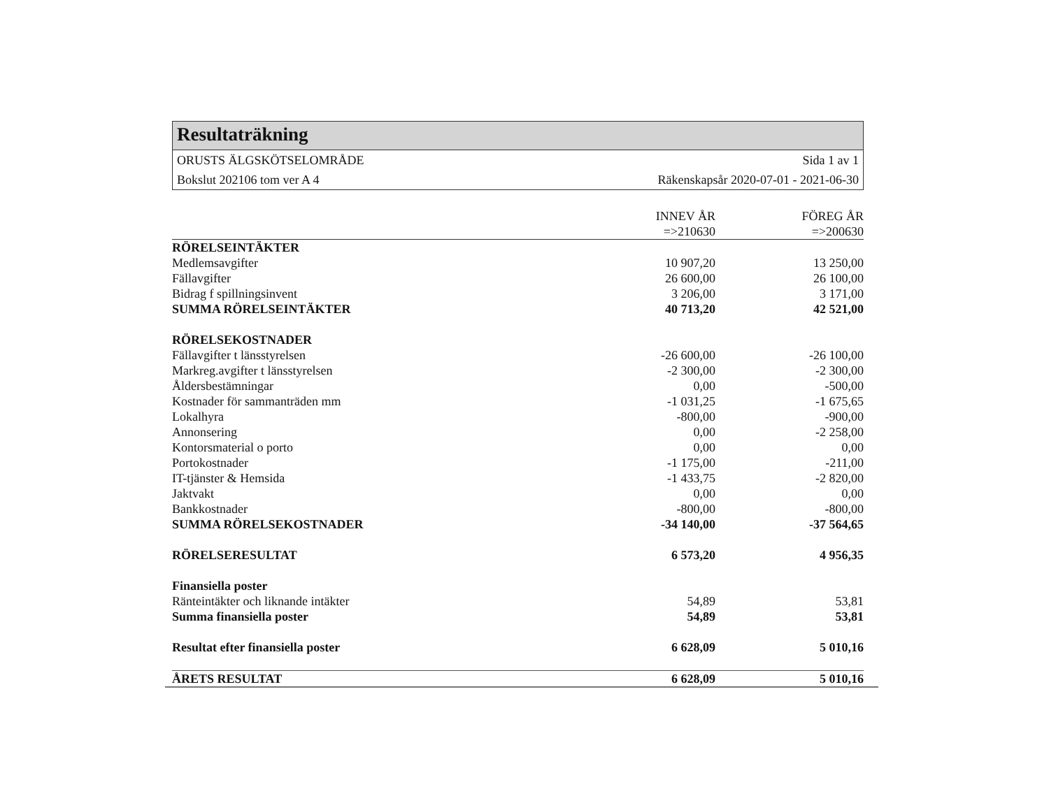Resultaträkning
ORUSTS ÄLGSKÖTSELOMRÅDE Sida 1 av 1
Bokslut 202106 tom ver A 4 Räkenskapsår 2020-07-01 - 2021-06-30
| | INNEV ÅR | FÖREG ÅR |
| --- | --- | --- |
| | =>210630 | =>200630 |
| RÖRELSEINTÄKTER | | |
| Medlemsavgifter | 10 907,20 | 13 250,00 |
| Fällavgifter | 26 600,00 | 26 100,00 |
| Bidrag f spillningsinvent | 3 206,00 | 3 171,00 |
| SUMMA RÖRELSEINTÄKTER | 40 713,20 | 42 521,00 |
| RÖRELSEKOSTNADER | | |
| Fällavgifter t länsstyrelsen | -26 600,00 | -26 100,00 |
| Markreg.avgifter t länsstyrelsen | -2 300,00 | -2 300,00 |
| Åldersbestämningar | 0,00 | -500,00 |
| Kostnader för sammanträden mm | -1 031,25 | -1 675,65 |
| Lokalhyra | -800,00 | -900,00 |
| Annonsering | 0,00 | -2 258,00 |
| Kontorsmaterial o porto | 0,00 | 0,00 |
| Portokostnader | -1 175,00 | -211,00 |
| IT-tjänster & Hemsida | -1 433,75 | -2 820,00 |
| Jaktvakt | 0,00 | 0,00 |
| Bankkostnader | -800,00 | -800,00 |
| SUMMA RÖRELSEKOSTNADER | -34 140,00 | -37 564,65 |
| RÖRELSERESULTAT | 6 573,20 | 4 956,35 |
| Finansiella poster | | |
| Ränteintäkter och liknande intäkter | 54,89 | 53,81 |
| Summa finansiella poster | 54,89 | 53,81 |
| Resultat efter finansiella poster | 6 628,09 | 5 010,16 |
| ÅRETS RESULTAT | 6 628,09 | 5 010,16 |